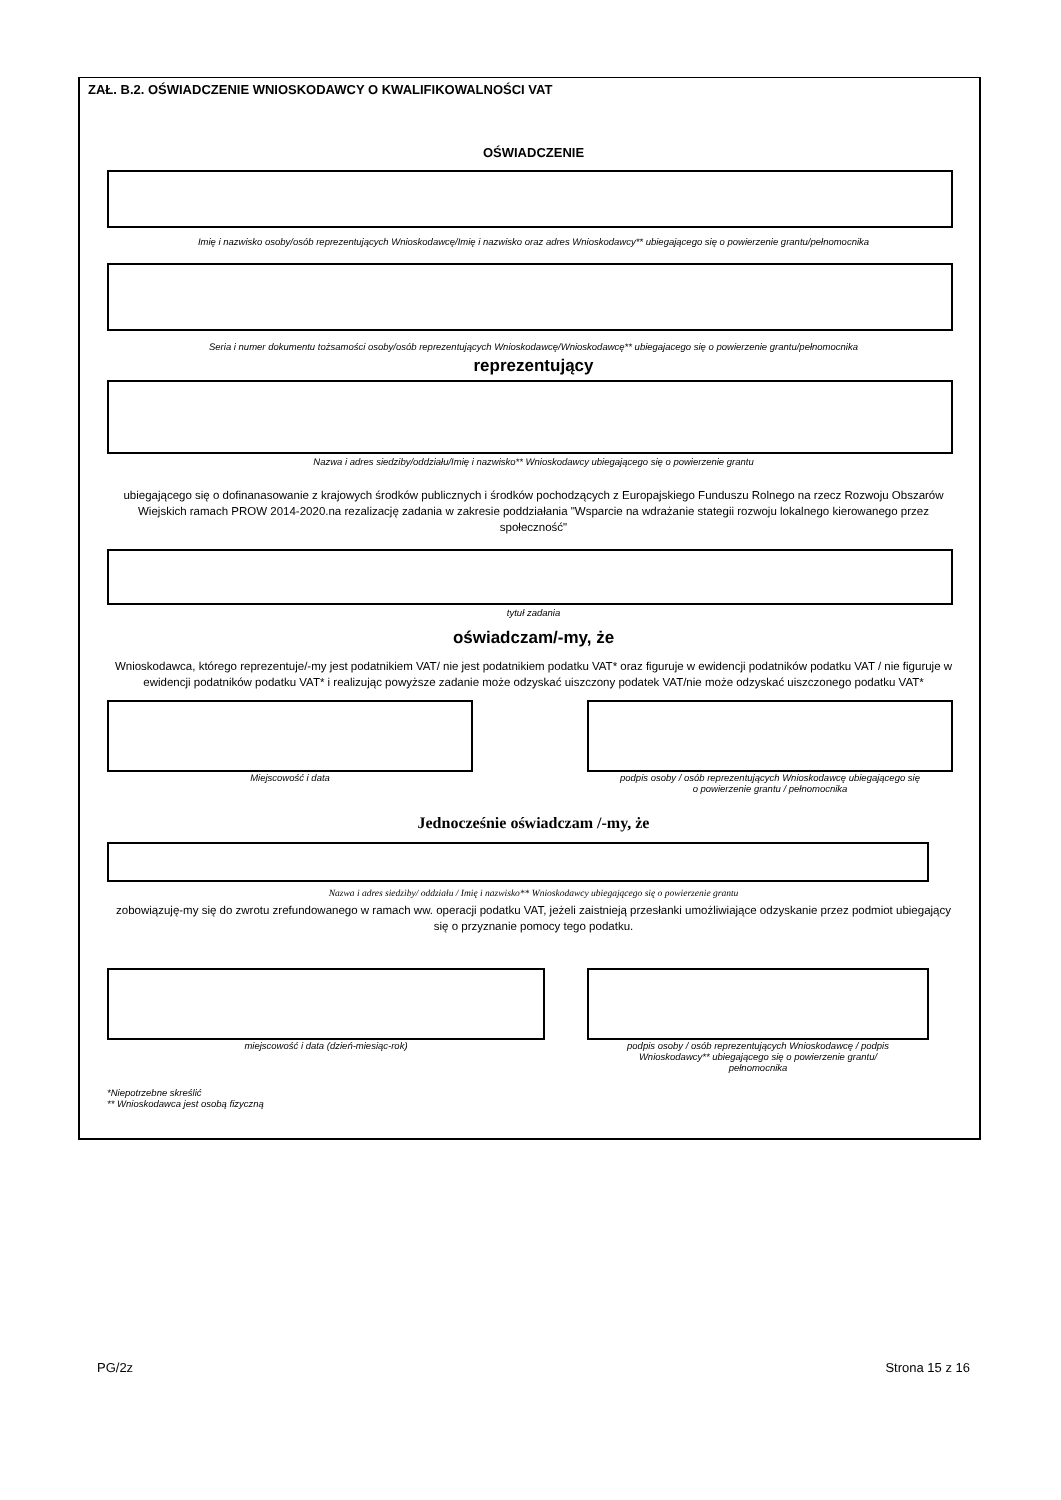ZAŁ. B.2. OŚWIADCZENIE WNIOSKODAWCY O KWALIFIKOWALNOŚCI VAT
OŚWIADCZENIE
Imię i nazwisko osoby/osób reprezentujących Wnioskodawcę/Imię i nazwisko oraz adres Wnioskodawcy** ubiegającego się o powierzenie grantu/pełnomocnika
Seria i numer dokumentu tożsamości osoby/osób reprezentujących Wnioskodawcę/Wnioskodawcę** ubiegajacego się o powierzenie grantu/pełnomocnika
reprezentujący
Nazwa i adres siedziby/oddziału/Imię i nazwisko** Wnioskodawcy ubiegającego się o powierzenie grantu
ubiegającego się o dofinanasowanie z krajowych środków publicznych i środków pochodzących z Europajskiego Funduszu Rolnego na rzecz Rozwoju Obszarów Wiejskich ramach PROW 2014-2020.na rezalizację zadania w zakresie poddziałania "Wsparcie na wdrażanie stategii rozwoju lokalnego kierowanego przez społeczność"
tytuł zadania
oświadczam/-my, że
Wnioskodawca, którego reprezentuje/-my jest podatnikiem VAT/ nie jest podatnikiem podatku VAT* oraz figuruje w ewidencji podatników podatku VAT / nie figuruje w ewidencji podatników podatku VAT* i realizując powyższe zadanie może odzyskać uiszczony podatek VAT/nie może odzyskać uiszczonego podatku VAT*
Miejscowość i data podpis osoby / osób reprezentujących Wnioskodawcę ubiegającego się
o powierzenie grantu / pełnomocnika
Jednocześnie oświadczam /-my, że
Nazwa i adres siedziby/ oddziału / Imię i nazwisko** Wnioskodawcy ubiegającego się o powierzenie grantu
zobowiązuję-my się do zwrotu zrefundowanego w ramach ww. operacji podatku VAT, jeżeli zaistnieją przesłanki umożliwiające odzyskanie przez podmiot ubiegający się o przyznanie pomocy tego podatku.
miejscowość i data (dzień-miesiąc-rok)
podpis osoby / osób reprezentujących Wnioskodawcę / podpis
Wnioskodawcy** ubiegającego się o powierzenie grantu/
pełnomocnika
*Niepotrzebne skreślić
** Wnioskodawca jest osobą fizyczną
PG/2z Strona 15 z 16